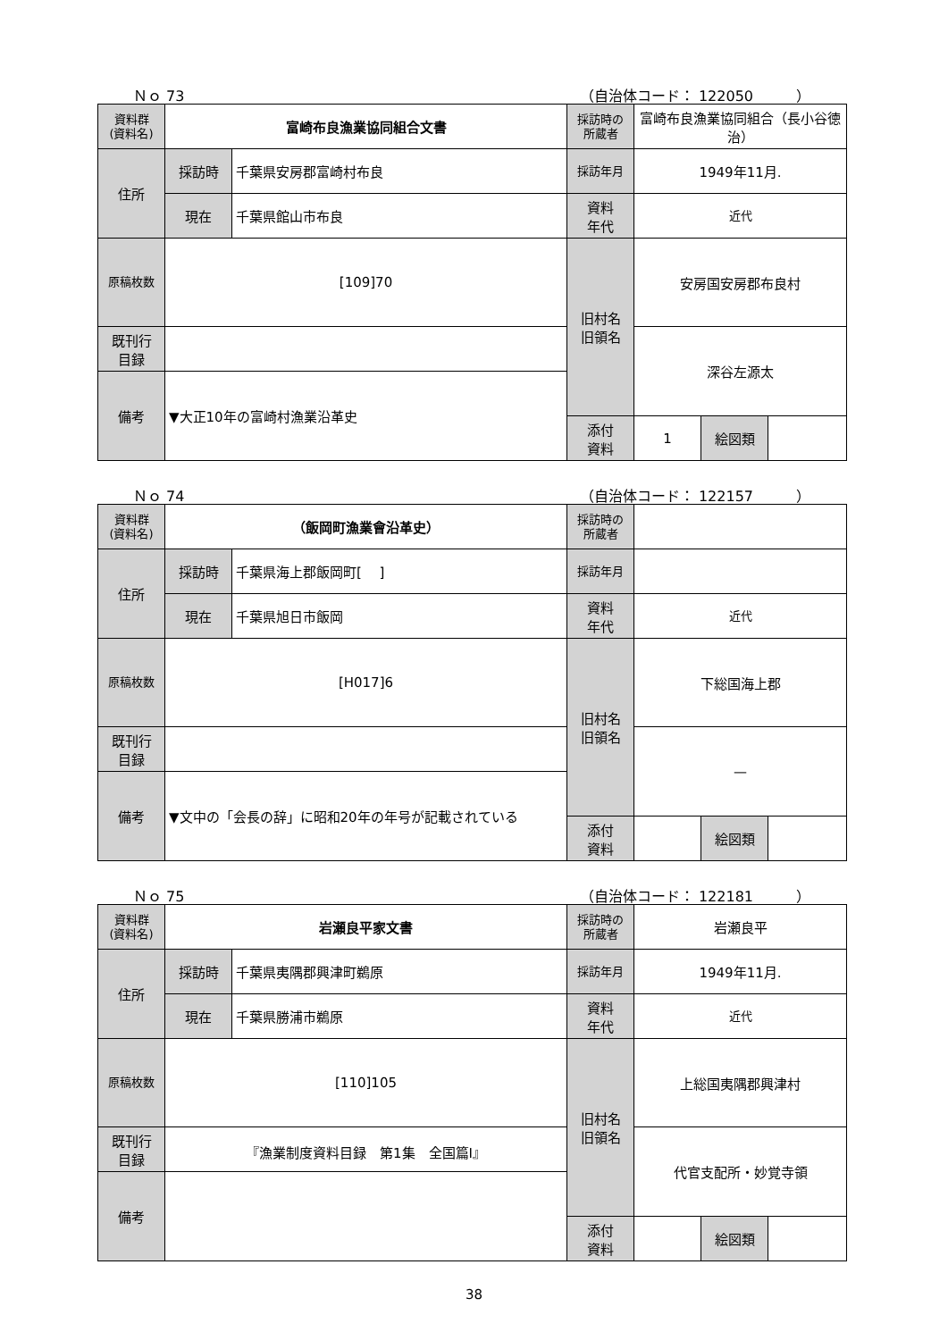Ｎｏ 73 （自治体コード： 122050　　　）
| 資料群 (資料名) | 富崎布良漁業協同組合文書 | | 採訪時の 所蔵者 | 富崎布良漁業協同組合（長小谷徳治） | | |
| 住所 | 採訪時 | 千葉県安房郡富崎村布良 | 採訪年月 | 1949年11月. | | |
| | 現在 | 千葉県館山市布良 | 資料 年代 | 近代 | | |
| 原稿枚数 | [109]70 | | 旧村名 旧領名 | 安房国安房郡布良村 | | |
| 既刊行 目録 | | | | 深谷左源太 | | |
| 備考 | ▼大正10年の富崎村漁業沿革史 | | | | | |
| | | | 添付 資料 | 1 | 絵図類 | |
Ｎｏ 74 （自治体コード： 122157　　　）
| 資料群 (資料名) | （飯岡町漁業會沿革史） | | 採訪時の 所蔵者 | | | |
| 住所 | 採訪時 | 千葉県海上郡飯岡町[ ] | 採訪年月 | | | |
| | 現在 | 千葉県旭日市飯岡 | 資料 年代 | 近代 | | |
| 原稿枚数 | [H017]6 | | 旧村名 旧領名 | 下総国海上郡 | | |
| 既刊行 目録 | | | | — | | |
| 備考 | ▼文中の「会長の辞」に昭和20年の年号が記載されている | | | | | |
| | | | 添付 資料 | | 絵図類 | |
Ｎｏ 75 （自治体コード： 122181　　　）
| 資料群 (資料名) | 岩瀬良平家文書 | | 採訪時の 所蔵者 | 岩瀬良平 | | |
| 住所 | 採訪時 | 千葉県夷隅郡興津町鵜原 | 採訪年月 | 1949年11月. | | |
| | 現在 | 千葉県勝浦市鵜原 | 資料 年代 | 近代 | | |
| 原稿枚数 | [110]105 | | 旧村名 旧領名 | 上総国夷隅郡興津村 | | |
| 既刊行 目録 | 『漁業制度資料目録 第1集 全国篇Ⅰ』 | | | 代官支配所・妙覚寺領 | | |
| 備考 | | | | | | |
| | | | 添付 資料 | | 絵図類 | |
38